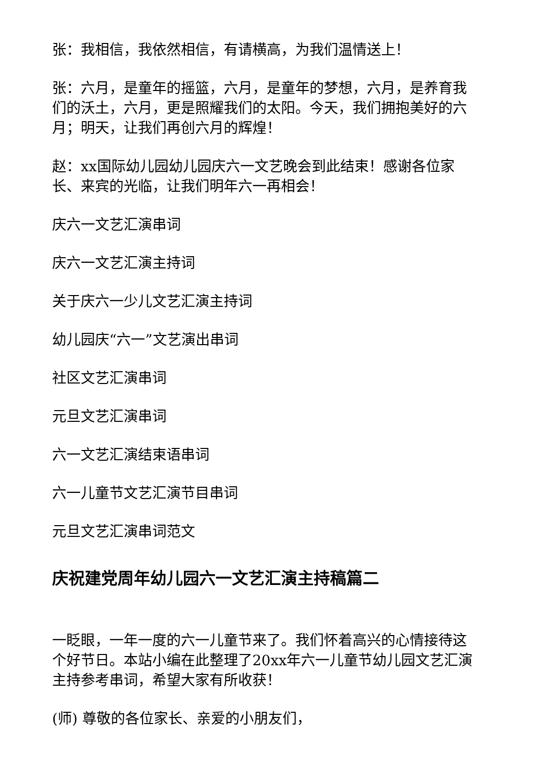张：我相信，我依然相信，有请横高，为我们温情送上！
张：六月，是童年的摇篮，六月，是童年的梦想，六月，是养育我们的沃土，六月，更是照耀我们的太阳。今天，我们拥抱美好的六月；明天，让我们再创六月的辉煌！
赵：xx国际幼儿园幼儿园庆六一文艺晚会到此结束！感谢各位家长、来宾的光临，让我们明年六一再相会！
庆六一文艺汇演串词
庆六一文艺汇演主持词
关于庆六一少儿文艺汇演主持词
幼儿园庆“六一”文艺演出串词
社区文艺汇演串词
元旦文艺汇演串词
六一文艺汇演结束语串词
六一儿童节文艺汇演节目串词
元旦文艺汇演串词范文
庆祝建党周年幼儿园六一文艺汇演主持稿篇二
一眨眼，一年一度的六一儿童节来了。我们怀着高兴的心情接待这个好节日。本站小编在此整理了20xx年六一儿童节幼儿园文艺汇演主持参考串词，希望大家有所收获！
(师) 尊敬的各位家长、亲爱的小朋友们，